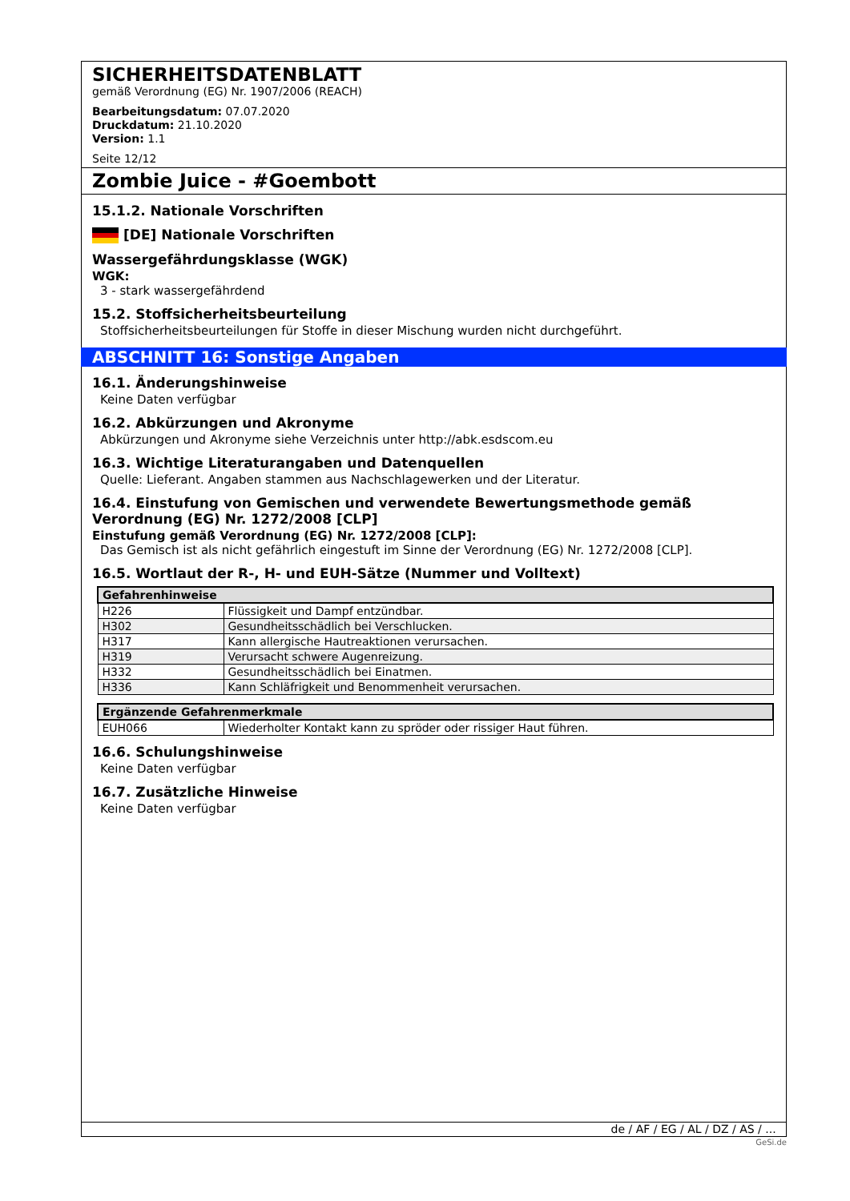SICHERHEITSDATENBLATT
gemäß Verordnung (EG) Nr. 1907/2006 (REACH)
Bearbeitungsdatum: 07.07.2020
Druckdatum: 21.10.2020
Version: 1.1
Seite 12/12
Zombie Juice - #Goembott
15.1.2. Nationale Vorschriften
[DE] Nationale Vorschriften
Wassergefährdungsklasse (WGK)
WGK:
3 - stark wassergefährdend
15.2. Stoffsicherheitsbeurteilung
Stoffsicherheitsbeurteilungen für Stoffe in dieser Mischung wurden nicht durchgeführt.
ABSCHNITT 16: Sonstige Angaben
16.1. Änderungshinweise
Keine Daten verfügbar
16.2. Abkürzungen und Akronyme
Abkürzungen und Akronyme siehe Verzeichnis unter http://abk.esdscom.eu
16.3. Wichtige Literaturangaben und Datenquellen
Quelle: Lieferant. Angaben stammen aus Nachschlagewerken und der Literatur.
16.4. Einstufung von Gemischen und verwendete Bewertungsmethode gemäß Verordnung (EG) Nr. 1272/2008 [CLP]
Einstufung gemäß Verordnung (EG) Nr. 1272/2008 [CLP]:
Das Gemisch ist als nicht gefährlich eingestuft im Sinne der Verordnung (EG) Nr. 1272/2008 [CLP].
16.5. Wortlaut der R-, H- und EUH-Sätze (Nummer und Volltext)
| Gefahrenhinweise | |
| --- | --- |
| H226 | Flüssigkeit und Dampf entzündbar. |
| H302 | Gesundheitsschädlich bei Verschlucken. |
| H317 | Kann allergische Hautreaktionen verursachen. |
| H319 | Verursacht schwere Augenreizung. |
| H332 | Gesundheitsschädlich bei Einatmen. |
| H336 | Kann Schläfrigkeit und Benommenheit verursachen. |
| Ergänzende Gefahrenmerkmale | |
| --- | --- |
| EUH066 | Wiederholter Kontakt kann zu spröder oder rissiger Haut führen. |
16.6. Schulungshinweise
Keine Daten verfügbar
16.7. Zusätzliche Hinweise
Keine Daten verfügbar
de / AF / EG / AL / DZ / AS / ...
GeSi.de